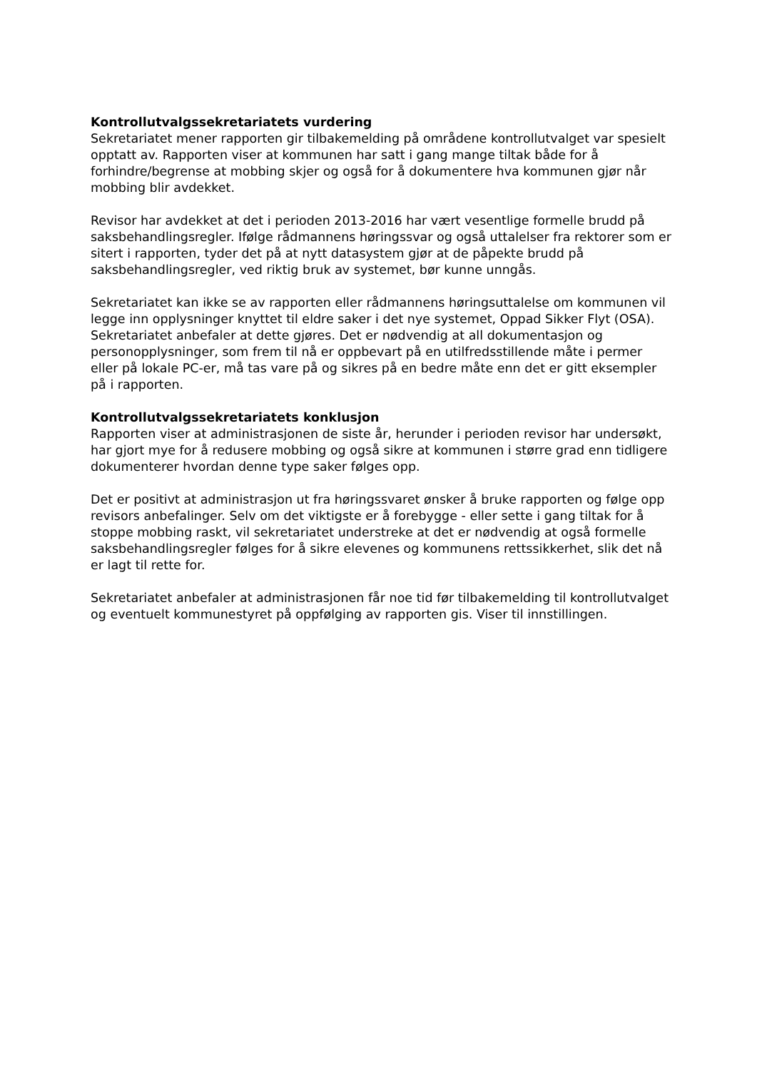Kontrollutvalgssekretariatets vurdering
Sekretariatet mener rapporten gir tilbakemelding på områdene kontrollutvalget var spesielt opptatt av. Rapporten viser at kommunen har satt i gang mange tiltak både for å forhindre/begrense at mobbing skjer og også for å dokumentere hva kommunen gjør når mobbing blir avdekket.
Revisor har avdekket at det i perioden 2013-2016 har vært vesentlige formelle brudd på saksbehandlingsregler. Ifølge rådmannens høringssvar og også uttalelser fra rektorer som er sitert i rapporten, tyder det på at nytt datasystem gjør at de påpekte brudd på saksbehandlingsregler, ved riktig bruk av systemet, bør kunne unngås.
Sekretariatet kan ikke se av rapporten eller rådmannens høringsuttalelse om kommunen vil legge inn opplysninger knyttet til eldre saker i det nye systemet, Oppad Sikker Flyt (OSA). Sekretariatet anbefaler at dette gjøres. Det er nødvendig at all dokumentasjon og personopplysninger, som frem til nå er oppbevart på en utilfredsstillende måte i permer eller på lokale PC-er, må tas vare på og sikres på en bedre måte enn det er gitt eksempler på i rapporten.
Kontrollutvalgssekretariatets konklusjon
Rapporten viser at administrasjonen de siste år, herunder i perioden revisor har undersøkt, har gjort mye for å redusere mobbing og også sikre at kommunen i større grad enn tidligere dokumenterer hvordan denne type saker følges opp.
Det er positivt at administrasjon ut fra høringssvaret ønsker å bruke rapporten og følge opp revisors anbefalinger. Selv om det viktigste er å forebygge - eller sette i gang tiltak for å stoppe mobbing raskt, vil sekretariatet understreke at det er nødvendig at også formelle saksbehandlingsregler følges for å sikre elevenes og kommunens rettssikkerhet, slik det nå er lagt til rette for.
Sekretariatet anbefaler at administrasjonen får noe tid før tilbakemelding til kontrollutvalget og eventuelt kommunestyret på oppfølging av rapporten gis. Viser til innstillingen.